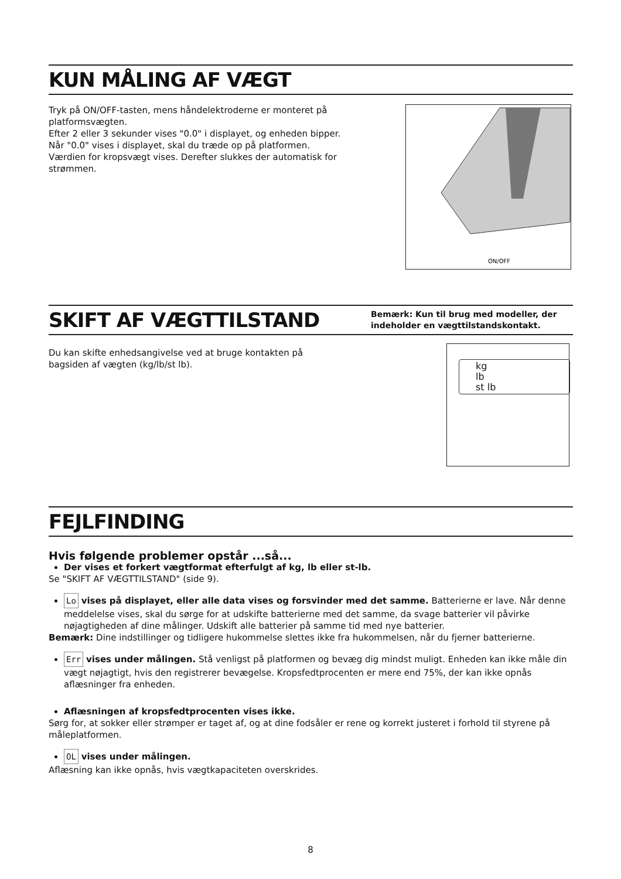KUN MÅLING AF VÆGT
Tryk på ON/OFF-tasten, mens håndelektroderne er monteret på platformsvægten.
Efter 2 eller 3 sekunder vises "0.0" i displayet, og enheden bipper.
Når "0.0" vises i displayet, skal du træde op på platformen.
Værdien for kropsvægt vises. Derefter slukkes der automatisk for strømmen.
ON/OFF
SKIFT AF VÆGTTILSTAND Bemærk: Kun til brug med modeller, der indeholder en vægttilstandskontakt.
Du kan skifte enhedsangivelse ved at bruge kontakten på bagsiden af vægten (kg/lb/st lb).
kg
lb
st lb
FEJLFINDING
Hvis følgende problemer opstår ...så...
Der vises et forkert vægtformat efterfulgt af kg, lb eller st-lb.
Se "SKIFT AF VÆGTTILSTAND" (side 9).
Lo vises på displayet, eller alle data vises og forsvinder med det samme. Batterierne er lave. Når denne meddelelse vises, skal du sørge for at udskifte batterierne med det samme, da svage batterier vil påvirke nøjagtigheden af dine målinger. Udskift alle batterier på samme tid med nye batterier.
Bemærk: Dine indstillinger og tidligere hukommelse slettes ikke fra hukommelsen, når du fjerner batterierne.
Err vises under målingen. Stå venligst på platformen og bevæg dig mindst muligt. Enheden kan ikke måle din vægt nøjagtigt, hvis den registrerer bevægelse. Kropsfedtprocenten er mere end 75%, der kan ikke opnås aflæsninger fra enheden.
Aflæsningen af kropsfedtprocenten vises ikke.
Sørg for, at sokker eller strømper er taget af, og at dine fodsåler er rene og korrekt justeret i forhold til styrene på måleplatformen.
OL vises under målingen.
Aflæsning kan ikke opnås, hvis vægtkapaciteten overskrides.
8